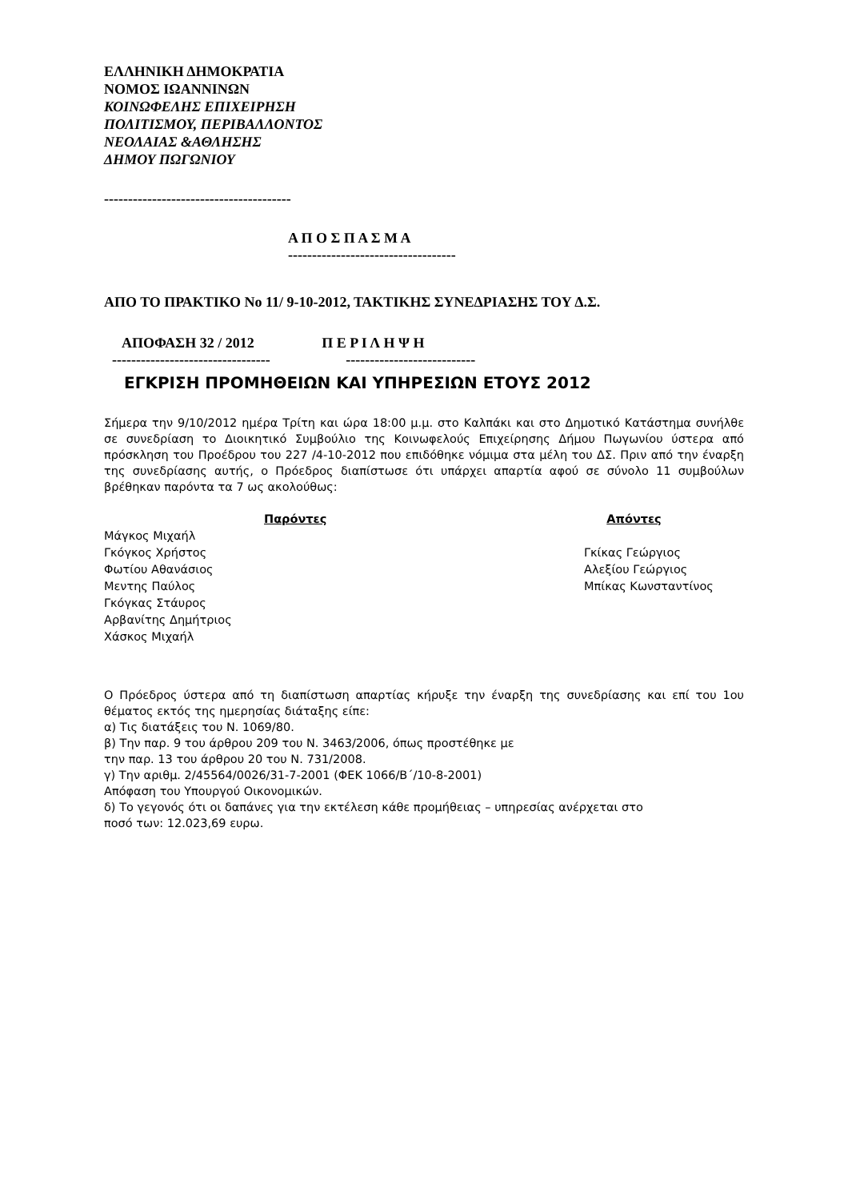ΕΛΛΗΝΙΚΗ ΔΗΜΟΚΡΑΤΙΑ
ΝΟΜΟΣ ΙΩΑΝΝΙΝΩΝ
ΚΟΙΝΩΦΕΛΗΣ ΕΠΙΧΕΙΡΗΣΗ
ΠΟΛΙΤΙΣΜΟΥ, ΠΕΡΙΒΑΛΛΟΝΤΟΣ
ΝΕΟΛΑΙΑΣ &ΑΘΛΗΣΗΣ
ΔΗΜΟΥ ΠΩΓΩΝΙΟΥ
---------------------------------------
Α Π Ο Σ Π Α Σ Μ Α
-----------------------------------
ΑΠΟ ΤΟ ΠΡΑΚΤΙΚΟ Νο 11/ 9-10-2012, ΤΑΚΤΙΚΗΣ ΣΥΝΕΔΡΙΑΣΗΣ ΤΟΥ Δ.Σ.
ΑΠΟΦΑΣΗ 32 / 2012 Π Ε Ρ Ι Λ Η Ψ Η
--------------------------------- ---------------------------
ΕΓΚΡΙΣΗ ΠΡΟΜΗΘΕΙΩΝ ΚΑΙ ΥΠΗΡΕΣΙΩΝ ΕΤΟΥΣ 2012
Σήμερα την 9/10/2012 ημέρα Τρίτη και ώρα 18:00 μ.μ. στο Καλπάκι και στο Δημοτικό Κατάστημα συνήλθε σε συνεδρίαση το Διοικητικό Συμβούλιο της Κοινωφελούς Επιχείρησης Δήμου Πωγωνίου ύστερα από πρόσκληση του Προέδρου του 227 /4-10-2012 που επιδόθηκε νόμιμα στα μέλη του ΔΣ. Πριν από την έναρξη της συνεδρίασης αυτής, ο Πρόεδρος διαπίστωσε ότι υπάρχει απαρτία αφού σε σύνολο 11 συμβούλων βρέθηκαν παρόντα τα 7 ως ακολούθως:
Παρόντες Απόντες
Μάγκος Μιχαήλ
Γκόγκος Χρήστος
Φωτίου Αθανάσιος
Μεντης Παύλος
Γκόγκας Στάυρος
Αρβανίτης Δημήτριος
Χάσκος Μιχαήλ
Γκίκας Γεώργιος
Αλεξίου Γεώργιος
Μπίκας Κωνσταντίνος
Ο Πρόεδρος ύστερα από τη διαπίστωση απαρτίας κήρυξε την έναρξη της συνεδρίασης και επί του 1ου θέματος εκτός της ημερησίας διάταξης είπε:
α) Τις διατάξεις του Ν. 1069/80.
β) Την παρ. 9 του άρθρου 209 του Ν. 3463/2006, όπως προστέθηκε με
την παρ. 13 του άρθρου 20 του Ν. 731/2008.
γ) Την αριθμ. 2/45564/0026/31-7-2001 (ΦΕΚ 1066/Β΄/10-8-2001)
Απόφαση του Υπουργού Οικονομικών.
δ) Το γεγονός ότι οι δαπάνες για την εκτέλεση κάθε προμήθειας – υπηρεσίας ανέρχεται στο
ποσό των: 12.023,69 ευρω.